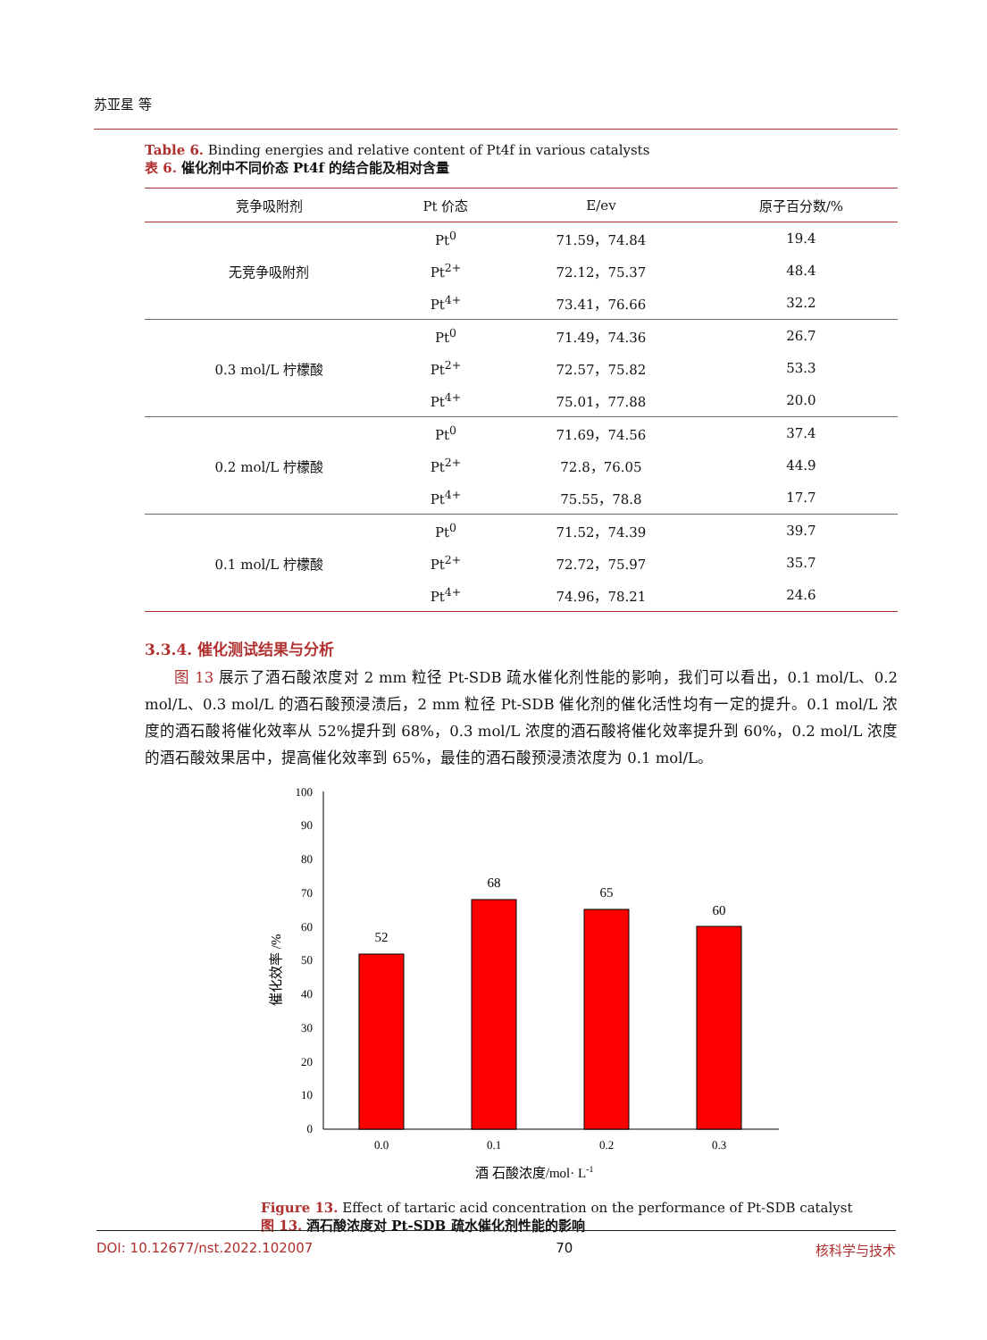苏亚星 等
Table 6. Binding energies and relative content of Pt4f in various catalysts
表 6. 催化剂中不同价态 Pt4f 的结合能及相对含量
| 竞争吸附剂 | Pt 价态 | E/ev | 原子百分数/% |
| --- | --- | --- | --- |
| 无竞争吸附剂 | Pt<sup>0</sup> | 71.59，74.84 | 19.4 |
| | Pt<sup>2+</sup> | 72.12，75.37 | 48.4 |
| | Pt<sup>4+</sup> | 73.41，76.66 | 32.2 |
| 0.3 mol/L 柠檬酸 | Pt<sup>0</sup> | 71.49，74.36 | 26.7 |
| | Pt<sup>2+</sup> | 72.57，75.82 | 53.3 |
| | Pt<sup>4+</sup> | 75.01，77.88 | 20.0 |
| 0.2 mol/L 柠檬酸 | Pt<sup>0</sup> | 71.69，74.56 | 37.4 |
| | Pt<sup>2+</sup> | 72.8，76.05 | 44.9 |
| | Pt<sup>4+</sup> | 75.55，78.8 | 17.7 |
| 0.1 mol/L 柠檬酸 | Pt<sup>0</sup> | 71.52，74.39 | 39.7 |
| | Pt<sup>2+</sup> | 72.72，75.97 | 35.7 |
| | Pt<sup>4+</sup> | 74.96，78.21 | 24.6 |
3.3.4. 催化测试结果与分析
图 13 展示了酒石酸浓度对 2 mm 粒径 Pt-SDB 疏水催化剂性能的影响，我们可以看出，0.1 mol/L、0.2 mol/L、0.3 mol/L 的酒石酸预浸渍后，2 mm 粒径 Pt-SDB 催化剂的催化活性均有一定的提升。0.1 mol/L 浓度的酒石酸将催化效率从 52%提升到 68%，0.3 mol/L 浓度的酒石酸将催化效率提升到 60%，0.2 mol/L 浓度的酒石酸效果居中，提高催化效率到 65%，最佳的酒石酸预浸渍浓度为 0.1 mol/L。
0
10
20
30
40
50
60
70
80
90
100
催化效率 /%
52
68
65
60
0.0
0.1
0.2
0.3
酒 石酸浓度/mol· L-1
Figure 13. Effect of tartaric acid concentration on the performance of Pt-SDB catalyst
图 13. 酒石酸浓度对 Pt-SDB 疏水催化剂性能的影响
DOI: 10.12677/nst.2022.102007 70 核科学与技术